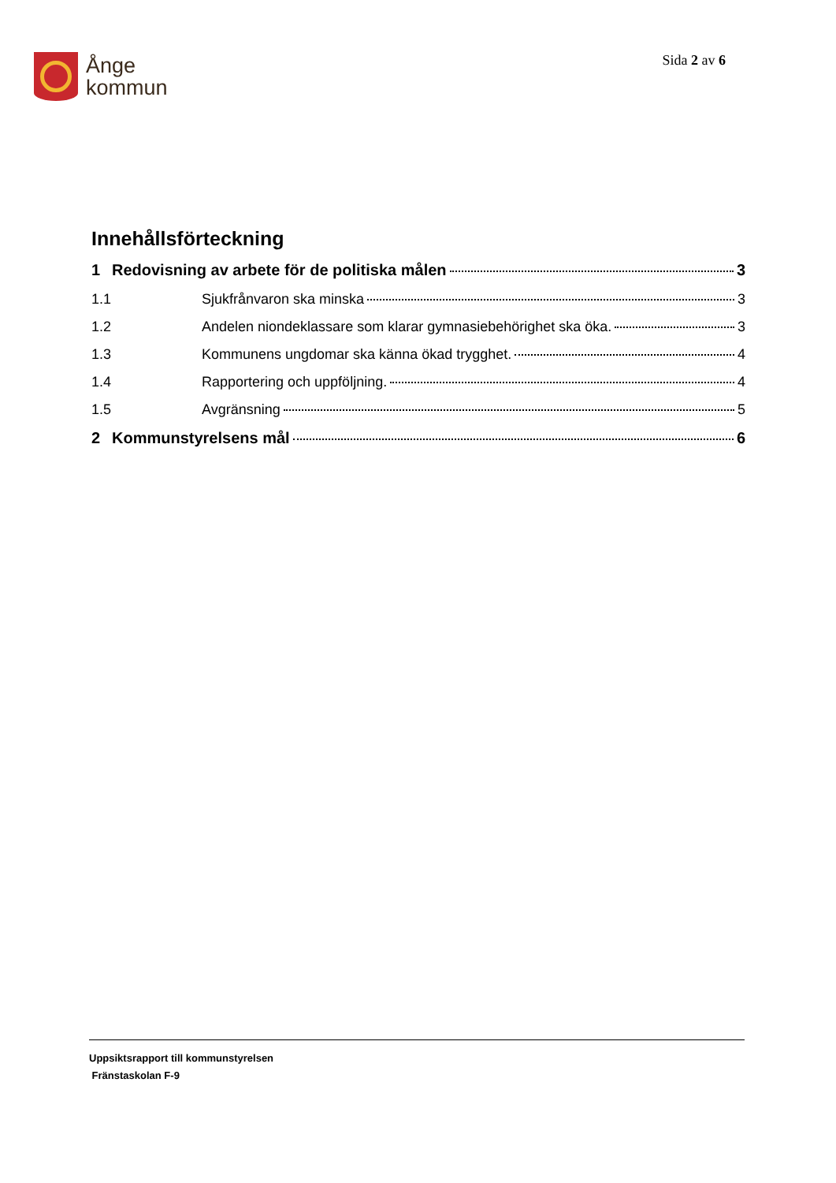Ånge
kommun
Sida 2 av 6
Innehållsförteckning
1 Redovisning av arbete för de politiska målen 3
1.1 Sjukfrånvaron ska minska 3
1.2 Andelen niondeklassare som klarar gymnasiebehörighet ska öka. 3
1.3 Kommunens ungdomar ska känna ökad trygghet. 4
1.4 Rapportering och uppföljning. 4
1.5 Avgränsning 5
2 Kommunstyrelsens mål 6
Uppsiktsrapport till kommunstyrelsen
Fränstaskolan F-9